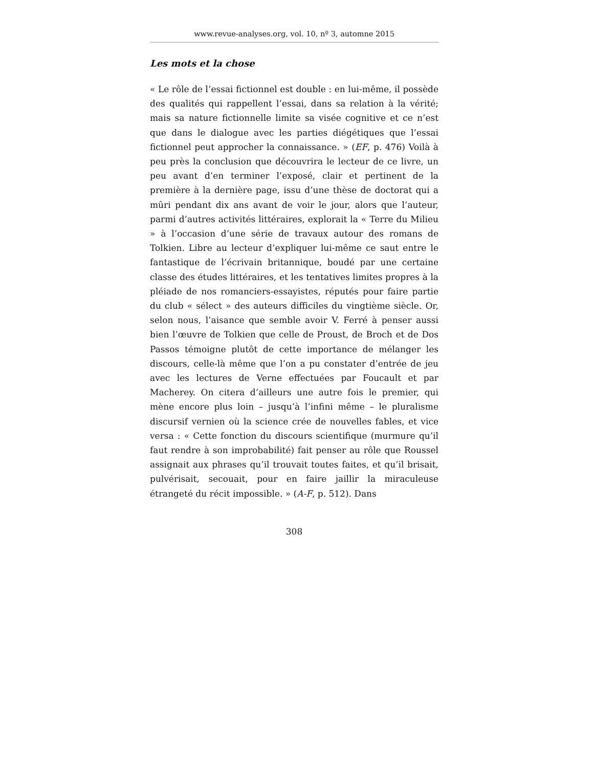www.revue-analyses.org, vol. 10, nº 3, automne 2015
Les mots et la chose
« Le rôle de l’essai fictionnel est double : en lui-même, il possède des qualités qui rappellent l’essai, dans sa relation à la vérité; mais sa nature fictionnelle limite sa visée cognitive et ce n’est que dans le dialogue avec les parties diégétiques que l’essai fictionnel peut approcher la connaissance. » (EF, p. 476) Voilà à peu près la conclusion que découvrira le lecteur de ce livre, un peu avant d’en terminer l’exposé, clair et pertinent de la première à la dernière page, issu d’une thèse de doctorat qui a mûri pendant dix ans avant de voir le jour, alors que l’auteur, parmi d’autres activités littéraires, explorait la « Terre du Milieu » à l’occasion d’une série de travaux autour des romans de Tolkien. Libre au lecteur d’expliquer lui-même ce saut entre le fantastique de l’écrivain britannique, boudé par une certaine classe des études littéraires, et les tentatives limites propres à la pléiade de nos romanciers-essayistes, réputés pour faire partie du club « sélect » des auteurs difficiles du vingtième siècle. Or, selon nous, l’aisance que semble avoir V. Ferré à penser aussi bien l’œuvre de Tolkien que celle de Proust, de Broch et de Dos Passos témoigne plutôt de cette importance de mélanger les discours, celle-là même que l’on a pu constater d’entrée de jeu avec les lectures de Verne effectuées par Foucault et par Macherey. On citera d’ailleurs une autre fois le premier, qui mène encore plus loin – jusqu’à l’infini même – le pluralisme discursif vernien où la science crée de nouvelles fables, et vice versa : « Cette fonction du discours scientifique (murmure qu’il faut rendre à son improbabilité) fait penser au rôle que Roussel assignait aux phrases qu’il trouvait toutes faites, et qu’il brisait, pulvérisait, secouait, pour en faire jaillir la miraculeuse étrangeté du récit impossible. » (A-F, p. 512). Dans
308